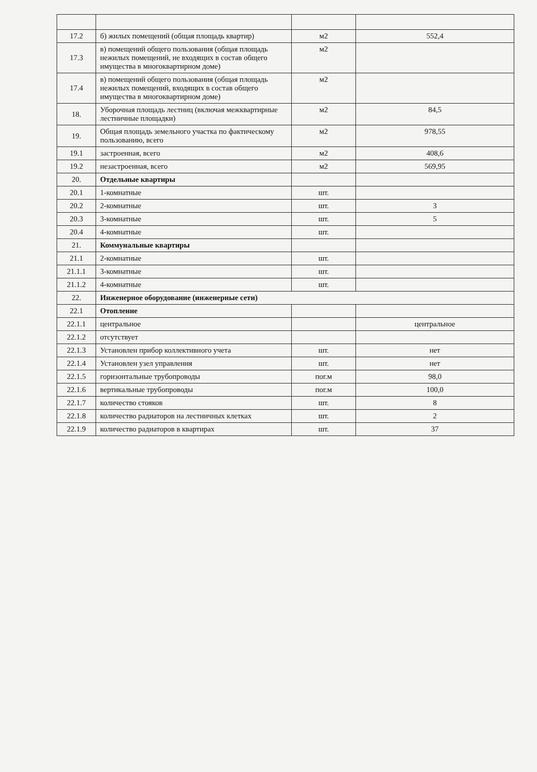| 17.2 | б) жилых помещений (общая площадь квартир) | м2 | 552,4 |
| 17.3 | в) помещений общего пользования (общая площадь нежилых помещений, не входящих в состав общего имущества в многоквартирном доме) | м2 | |
| 17.4 | в) помещений общего пользования (общая площадь нежилых помещений, входящих в состав общего имущества в многоквартирном доме) | м2 | |
| 18. | Уборочная площадь лестниц (включая межквартирные лестничные площадки) | м2 | 84,5 |
| 19. | Общая площадь земельного участка по фактическому пользованию, всего | м2 | 978,55 |
| 19.1 | застроенная, всего | м2 | 408,6 |
| 19.2 | незастроенная, всего | м2 | 569,95 |
| 20. | Отдельные квартиры | | |
| 20.1 | 1-комнатные | шт. | |
| 20.2 | 2-комнатные | шт. | 3 |
| 20.3 | 3-комнатные | шт. | 5 |
| 20.4 | 4-комнатные | шт. | |
| 21. | Коммунальные квартиры | | |
| 21.1 | 2-комнатные | шт. | |
| 21.1.1 | 3-комнатные | шт. | |
| 21.1.2 | 4-комнатные | шт. | |
| 22. | Инженерное оборудование (инженерные сети) | | |
| 22.1 | Отопление | | |
| 22.1.1 | центральное | | центральное |
| 22.1.2 | отсутствует | | |
| 22.1.3 | Установлен прибор коллективного учета | шт. | нет |
| 22.1.4 | Установлен узел управления | шт. | нет |
| 22.1.5 | горизонтальные трубопроводы | пог.м | 98,0 |
| 22.1.6 | вертикальные трубопроводы | пог.м | 100,0 |
| 22.1.7 | количество стояков | шт. | 8 |
| 22.1.8 | количество радиаторов на лестничных клетках | шт. | 2 |
| 22.1.9 | количество радиаторов в квартирах | шт. | 37 |